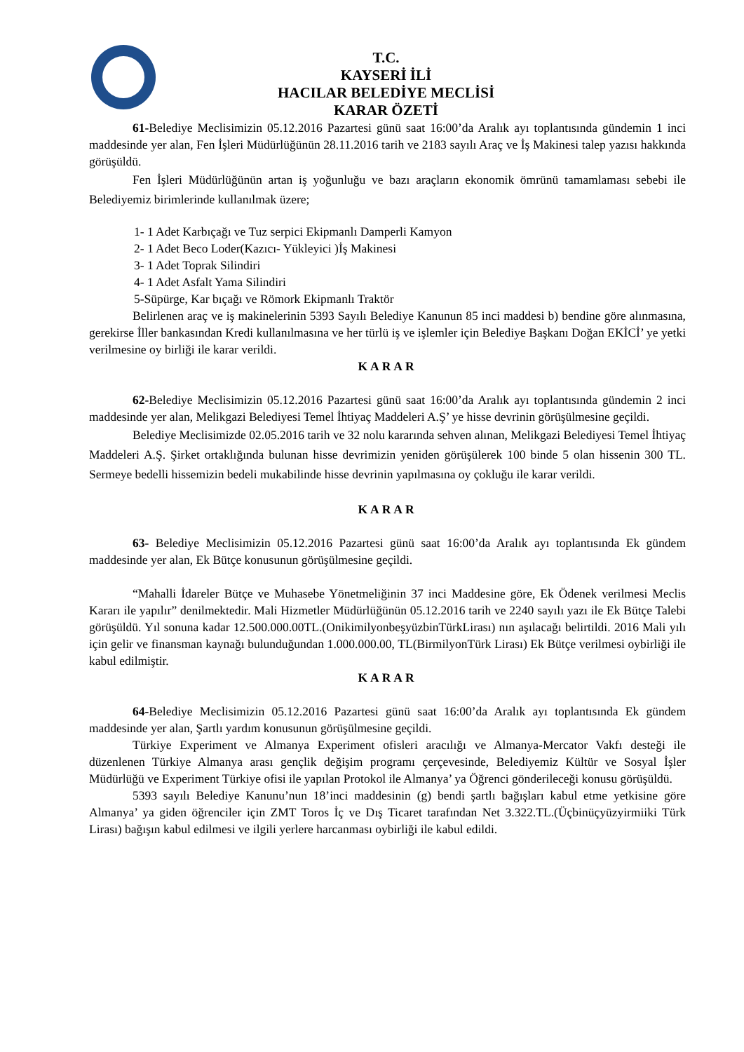T.C.
KAYSERİ İLİ
HACILAR BELEDİYE MECLİSİ
KARAR ÖZETİ
61-Belediye Meclisimizin 05.12.2016 Pazartesi günü saat 16:00’da Aralık ayı toplantısında gündemin 1 inci maddesinde yer alan, Fen İşleri Müdürlüğünün 28.11.2016 tarih ve 2183 sayılı Araç ve İş Makinesi talep yazısı hakkında görüşüldü.
Fen İşleri Müdürlüğünün artan iş yoğunluğu ve bazı araçların ekonomik ömrünü tamamlaması sebebi ile Belediyemiz birimlerinde kullanılmak üzere;
1- 1 Adet Karbıçağı ve Tuz serpici Ekipmanlı Damperli Kamyon
2- 1 Adet Beco Loder(Kazıcı- Yükleyici )İş Makinesi
3- 1 Adet Toprak Silindiri
4- 1 Adet Asfalt Yama Silindiri
5-Süpürge, Kar bıçağı ve Römork Ekipmanlı Traktör
Belirlenen araç ve iş makinelerinin 5393 Sayılı Belediye Kanunun 85 inci maddesi b) bendine göre alınmasına, gerekirse İller bankasından Kredi kullanılmasına ve her türlü iş ve işlemler için Belediye Başkanı Doğan EKİCİ’ ye yetki verilmesine oy birliği ile karar verildi.
KARAR
62-Belediye Meclisimizin 05.12.2016 Pazartesi günü saat 16:00’da Aralık ayı toplantısında gündemin 2 inci maddesinde yer alan, Melikgazi Belediyesi Temel İhtiyaç Maddeleri A.Ş’ ye hisse devrinin görüşülmesine geçildi.
Belediye Meclisimizde 02.05.2016 tarih ve 32 nolu kararında sehven alınan, Melikgazi Belediyesi Temel İhtiyaç Maddeleri A.Ş. Şirket ortaklığında bulunan hisse devrimizin yeniden görüşülerek 100 binde 5 olan hissenin 300 TL. Sermeye bedelli hissemizin bedeli mukabilinde hisse devrinin yapılmasına oy çokluğu ile karar verildi.
KARAR
63- Belediye Meclisimizin 05.12.2016 Pazartesi günü saat 16:00’da Aralık ayı toplantısında Ek gündem maddesinde yer alan, Ek Bütçe konusunun görüşülmesine geçildi.
“Mahalli İdareler Bütçe ve Muhasebe Yönetmeliğinin 37 inci Maddesine göre, Ek Ödenek verilmesi Meclis Kararı ile yapılır” denilmektedir. Mali Hizmetler Müdürlüğünün 05.12.2016 tarih ve 2240 sayılı yazı ile Ek Bütçe Talebi görüşüldü. Yıl sonuna kadar 12.500.000.00TL.(OnikimilyonbeşyüzbinTürkLirası) nın aşılacağı belirtildi. 2016 Mali yılı için gelir ve finansman kaynağı bulunduğundan 1.000.000.00, TL(BirmilyonTürk Lirası) Ek Bütçe verilmesi oybirliği ile kabul edilmiştir.
KARAR
64-Belediye Meclisimizin 05.12.2016 Pazartesi günü saat 16:00’da Aralık ayı toplantısında Ek gündem maddesinde yer alan, Şartlı yardım konusunun görüşülmesine geçildi.
Türkiye Experiment ve Almanya Experiment ofisleri aracılığı ve Almanya-Mercator Vakfı desteği ile düzenlenen Türkiye Almanya arası gençlik değişim programı çerçevesinde, Belediyemiz Kültür ve Sosyal İşler Müdürlüğü ve Experiment Türkiye ofisi ile yapılan Protokol ile Almanya’ ya Öğrenci gönderileceği konusu görüşüldü.
5393 sayılı Belediye Kanunu’nun 18’inci maddesinin (g) bendi şartlı bağışları kabul etme yetkisine göre Almanya’ ya giden öğrenciler için ZMT Toros İç ve Dış Ticaret tarafından Net 3.322.TL.(Üçbinüçyüzyirmiiki Türk Lirası) bağışın kabul edilmesi ve ilgili yerlere harcanması oybirliği ile kabul edildi.